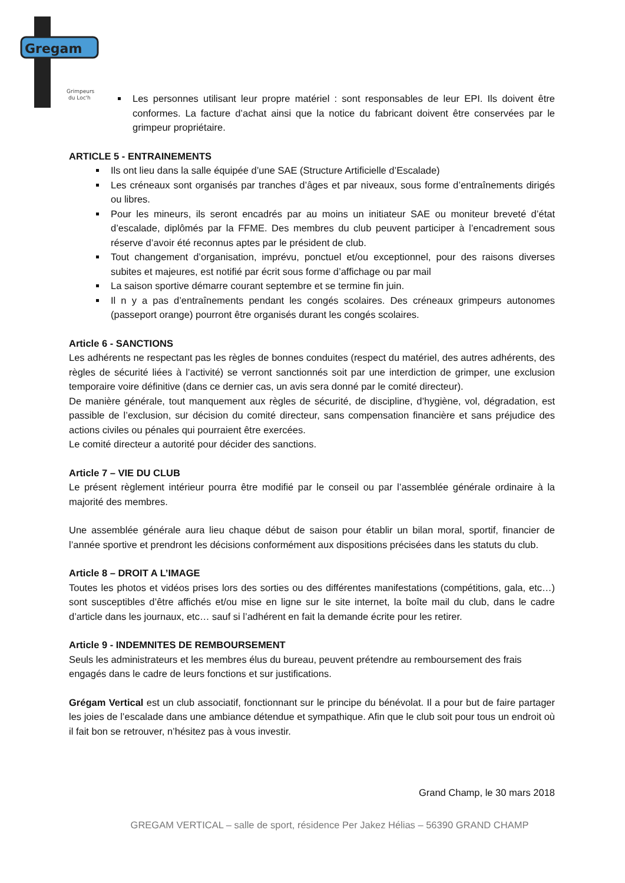Gregam
Grimpeurs
du Loc'h
Les personnes utilisant leur propre matériel : sont responsables de leur EPI. Ils doivent être conformes. La facture d’achat ainsi que la notice du fabricant doivent être conservées par le grimpeur propriétaire.
ARTICLE 5 - ENTRAINEMENTS
Ils ont lieu dans la salle équipée d’une SAE (Structure Artificielle d’Escalade)
Les créneaux sont organisés par tranches d’âges et par niveaux, sous forme d’entraînements dirigés ou libres.
Pour les mineurs, ils seront encadrés par au moins un initiateur SAE ou moniteur breveté d’état d’escalade, diplômés par la FFME. Des membres du club peuvent participer à l’encadrement sous réserve d’avoir été reconnus aptes par le président de club.
Tout changement d’organisation, imprévu, ponctuel et/ou exceptionnel, pour des raisons diverses subites et majeures, est notifié par écrit sous forme d’affichage ou par mail
La saison sportive démarre courant septembre et se termine fin juin.
Il n y a pas d’entraînements pendant les congés scolaires. Des créneaux grimpeurs autonomes (passeport orange) pourront être organisés durant les congés scolaires.
Article 6 - SANCTIONS
Les adhérents ne respectant pas les règles de bonnes conduites (respect du matériel, des autres adhérents, des règles de sécurité liées à l’activité) se verront sanctionnés soit par une interdiction de grimper, une exclusion temporaire voire définitive (dans ce dernier cas, un avis sera donné par le comité directeur).
De manière générale, tout manquement aux règles de sécurité, de discipline, d’hygiène, vol, dégradation, est passible de l’exclusion, sur décision du comité directeur, sans compensation financière et sans préjudice des actions civiles ou pénales qui pourraient être exercées.
Le comité directeur a autorité pour décider des sanctions.
Article 7 – VIE DU CLUB
Le présent règlement intérieur pourra être modifié par le conseil ou par l’assemblée générale ordinaire à la majorité des membres.
Une assemblée générale aura lieu chaque début de saison pour établir un bilan moral, sportif, financier de l’année sportive et prendront les décisions conformément aux dispositions précisées dans les statuts du club.
Article 8 – DROIT A L’IMAGE
Toutes les photos et vidéos prises lors des sorties ou des différentes manifestations (compétitions, gala, etc…) sont susceptibles d’être affichés et/ou mise en ligne sur le site internet, la boîte mail du club, dans le cadre d’article dans les journaux, etc… sauf si l’adhérent en fait la demande écrite pour les retirer.
Article 9 - INDEMNITES DE REMBOURSEMENT
Seuls les administrateurs et les membres élus du bureau, peuvent prétendre au remboursement des frais engagés dans le cadre de leurs fonctions et sur justifications.
Grégam Vertical est un club associatif, fonctionnant sur le principe du bénévolat. Il a pour but de faire partager les joies de l’escalade dans une ambiance détendue et sympathique. Afin que le club soit pour tous un endroit où il fait bon se retrouver, n’hésitez pas à vous investir.
Grand Champ, le 30 mars 2018
GREGAM VERTICAL – salle de sport, résidence Per Jakez Hélias – 56390 GRAND CHAMP